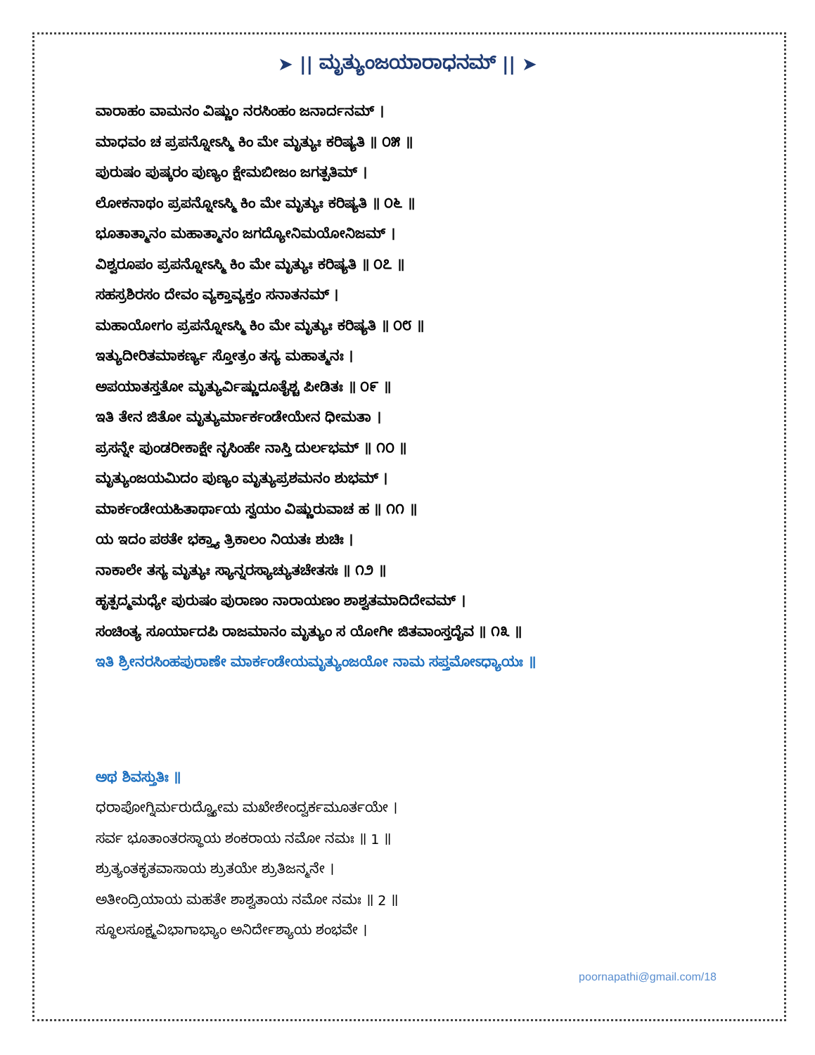➤ || ಮೃತ್ಯುಂಜಯಾರಾಧನಮ್ || ➤
ವಾರಾಹಂ ವಾಮನಂ ವಿಷ್ಣುಂ ನರಸಿಂಹಂ ಜನಾರ್ದನಮ್ ।
ಮಾಧವಂ ಚ ಪ್ರಪನ್ನೋಽಸ್ಮಿ ಕಿಂ ಮೇ ಮೃತ್ಯುಃ ಕರಿಷ್ಯತಿ ॥ ೦೫ ॥
ಪುರುಷಂ ಪುಷ್ಕರಂ ಪುಣ್ಯಂ ಕ್ಷೇಮಬೀಜಂ ಜಗತ್ಪತಿಮ್ ।
ಲೋಕನಾಥಂ ಪ್ರಪನ್ನೋಽಸ್ಮಿ ಕಿಂ ಮೇ ಮೃತ್ಯುಃ ಕರಿಷ್ಯತಿ ॥ ೦೬ ॥
ಭೂತಾತ್ಮಾನಂ ಮಹಾತ್ಮಾನಂ ಜಗದ್ಯೋನಿಮಯೋನಿಜಮ್ ।
ವಿಶ್ವರೂಪಂ ಪ್ರಪನ್ನೋಽಸ್ಮಿ ಕಿಂ ಮೇ ಮೃತ್ಯುಃ ಕರಿಷ್ಯತಿ ॥ ೦೭ ॥
ಸಹಸ್ರಶಿರಸಂ ದೇವಂ ವ್ಯಕ್ತಾವ್ಯಕ್ತಂ ಸನಾತನಮ್ ।
ಮಹಾಯೋಗಂ ಪ್ರಪನ್ನೋಽಸ್ಮಿ ಕಿಂ ಮೇ ಮೃತ್ಯುಃ ಕರಿಷ್ಯತಿ ॥ ೦೮ ॥
ಇತ್ಯುದೀರಿತಮಾಕರ್ಣ್ಯ ಸ್ತೋತ್ರಂ ತಸ್ಯ ಮಹಾತ್ಮನಃ ।
ಅಪಯಾತಸ್ತತೋ ಮೃತ್ಯುರ್ವಿಷ್ಣುದೂತೈಶ್ಚ ಪೀಡಿತಃ ॥ ೦೯ ॥
ಇತಿ ತೇನ ಜಿತೋ ಮೃತ್ಯುರ್ಮಾರ್ಕಂಡೇಯೇನ ಧೀಮತಾ ।
ಪ್ರಸನ್ನೇ ಪುಂಡರೀಕಾಕ್ಷೇ ನೃಸಿಂಹೇ ನಾಸ್ತಿ ದುರ್ಲಭಮ್ ॥ ೧೦ ॥
ಮೃತ್ಯುಂಜಯಮಿದಂ ಪುಣ್ಯಂ ಮೃತ್ಯುಪ್ರಶಮನಂ ಶುಭಮ್ ।
ಮಾರ್ಕಂಡೇಯಹಿತಾರ್ಥಾಯ ಸ್ವಯಂ ವಿಷ್ಣುರುವಾಚ ಹ ॥ ೧೧ ॥
ಯ ಇದಂ ಪಠತೇ ಭಕ್ತ್ಯಾ ತ್ರಿಕಾಲಂ ನಿಯತಃ ಶುಚಿಃ ।
ನಾಕಾಲೇ ತಸ್ಯ ಮೃತ್ಯುಃ ಸ್ಯಾನ್ನರಸ್ಯಾಚ್ಯುತಚೇತಸಃ ॥ ೧೨ ॥
ಹೃತ್ಪದ್ಮಮಧ್ಯೇ ಪುರುಷಂ ಪುರಾಣಂ ನಾರಾಯಣಂ ಶಾಶ್ವತಮಾದಿದೇವಮ್ ।
ಸಂಚಿಂತ್ಯ ಸೂರ್ಯಾದಪಿ ರಾಜಮಾನಂ ಮೃತ್ಯುಂ ಸ ಯೋಗೀ ಜಿತವಾಂಸ್ತದೈವ ॥ ೧೩ ॥
ಇತಿ ಶ್ರೀನರಸಿಂಹಪುರಾಣೇ ಮಾರ್ಕಂಡೇಯಮೃತ್ಯುಂಜಯೋ ನಾಮ ಸಪ್ತಮೋಽಧ್ಯಾಯಃ ॥
ಅಥ ಶಿವಸ್ತುತಿಃ ॥
ಧರಾಪೋಗ್ನಿರ್ಮರುದ್ವ್ಯೋಮ ಮಖೇಶೇಂದ್ವರ್ಕಮೂರ್ತಯೇ ।
ಸರ್ವ ಭೂತಾಂತರಸ್ಥಾಯ ಶಂಕರಾಯ ನಮೋ ನಮಃ ॥ 1 ॥
ಶ್ರುತ್ಯಂತಕೃತವಾಸಾಯ ಶ್ರುತಯೇ ಶ್ರುತಿಜನ್ಮನೇ ।
ಅತೀಂದ್ರಿಯಾಯ ಮಹತೇ ಶಾಶ್ವತಾಯ ನಮೋ ನಮಃ ॥ 2 ॥
ಸ್ಥೂಲಸೂಕ್ಷ್ಮವಿಭಾಗಾಭ್ಯಾಂ ಅನಿರ್ದೇಶ್ಯಾಯ ಶಂಭವೇ ।
poornapathi@gmail.com/18